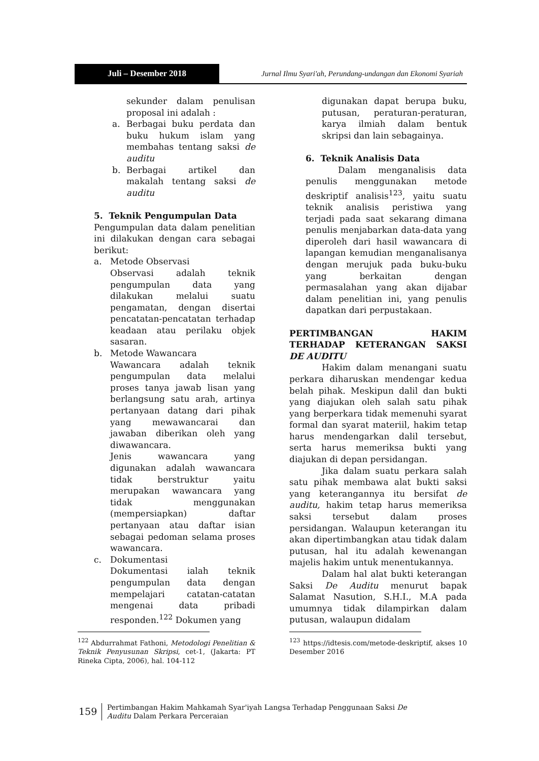Juli – Desember 2018 Jurnal Ilmu Syari'ah, Perundang-undangan dan Ekonomi Syariah
sekunder dalam penulisan proposal ini adalah :
a. Berbagai buku perdata dan buku hukum islam yang membahas tentang saksi de auditu
b. Berbagai artikel dan makalah tentang saksi de auditu
5. Teknik Pengumpulan Data
Pengumpulan data dalam penelitian ini dilakukan dengan cara sebagai berikut:
a. Metode Observasi
Observasi adalah teknik pengumpulan data yang dilakukan melalui suatu pengamatan, dengan disertai pencatatan-pencatatan terhadap keadaan atau perilaku objek sasaran.
b. Metode Wawancara
Wawancara adalah teknik pengumpulan data melalui proses tanya jawab lisan yang berlangsung satu arah, artinya pertanyaan datang dari pihak yang mewawancarai dan jawaban diberikan oleh yang diwawancara.
Jenis wawancara yang digunakan adalah wawancara tidak berstruktur yaitu merupakan wawancara yang tidak menggunakan (mempersiapkan) daftar pertanyaan atau daftar isian sebagai pedoman selama proses wawancara.
c. Dokumentasi
Dokumentasi ialah teknik pengumpulan data dengan mempelajari catatan-catatan mengenai data pribadi responden.<sup>122</sup> Dokumen yang
<sup>122</sup> Abdurrahmat Fathoni, Metodologi Penelitian & Teknik Penyusunan Skripsi, cet-1, (Jakarta: PT Rineka Cipta, 2006), hal. 104-112
digunakan dapat berupa buku, putusan, peraturan-peraturan, karya ilmiah dalam bentuk skripsi dan lain sebagainya.
6. Teknik Analisis Data
Dalam menganalisis data penulis menggunakan metode deskriptif analisis<sup>123</sup>, yaitu suatu teknik analisis peristiwa yang terjadi pada saat sekarang dimana penulis menjabarkan data-data yang diperoleh dari hasil wawancara di lapangan kemudian menganalisanya dengan merujuk pada buku-buku yang berkaitan dengan permasalahan yang akan dijabar dalam penelitian ini, yang penulis dapatkan dari perpustakaan.
PERTIMBANGAN HAKIM TERHADAP KETERANGAN SAKSI DE AUDITU
Hakim dalam menangani suatu perkara diharuskan mendengar kedua belah pihak. Meskipun dalil dan bukti yang diajukan oleh salah satu pihak yang berperkara tidak memenuhi syarat formal dan syarat materiil, hakim tetap harus mendengarkan dalil tersebut, serta harus memeriksa bukti yang diajukan di depan persidangan.
Jika dalam suatu perkara salah satu pihak membawa alat bukti saksi yang keterangannya itu bersifat de auditu, hakim tetap harus memeriksa saksi tersebut dalam proses persidangan. Walaupun keterangan itu akan dipertimbangkan atau tidak dalam putusan, hal itu adalah kewenangan majelis hakim untuk menentukannya.
Dalam hal alat bukti keterangan Saksi De Auditu menurut bapak Salamat Nasution, S.H.I., M.A pada umumnya tidak dilampirkan dalam putusan, walaupun didalam
<sup>123</sup> https://idtesis.com/metode-deskriptif, akses 10 Desember 2016
159
Pertimbangan Hakim Mahkamah Syar'iyah Langsa Terhadap Penggunaan Saksi De Auditu Dalam Perkara Perceraian